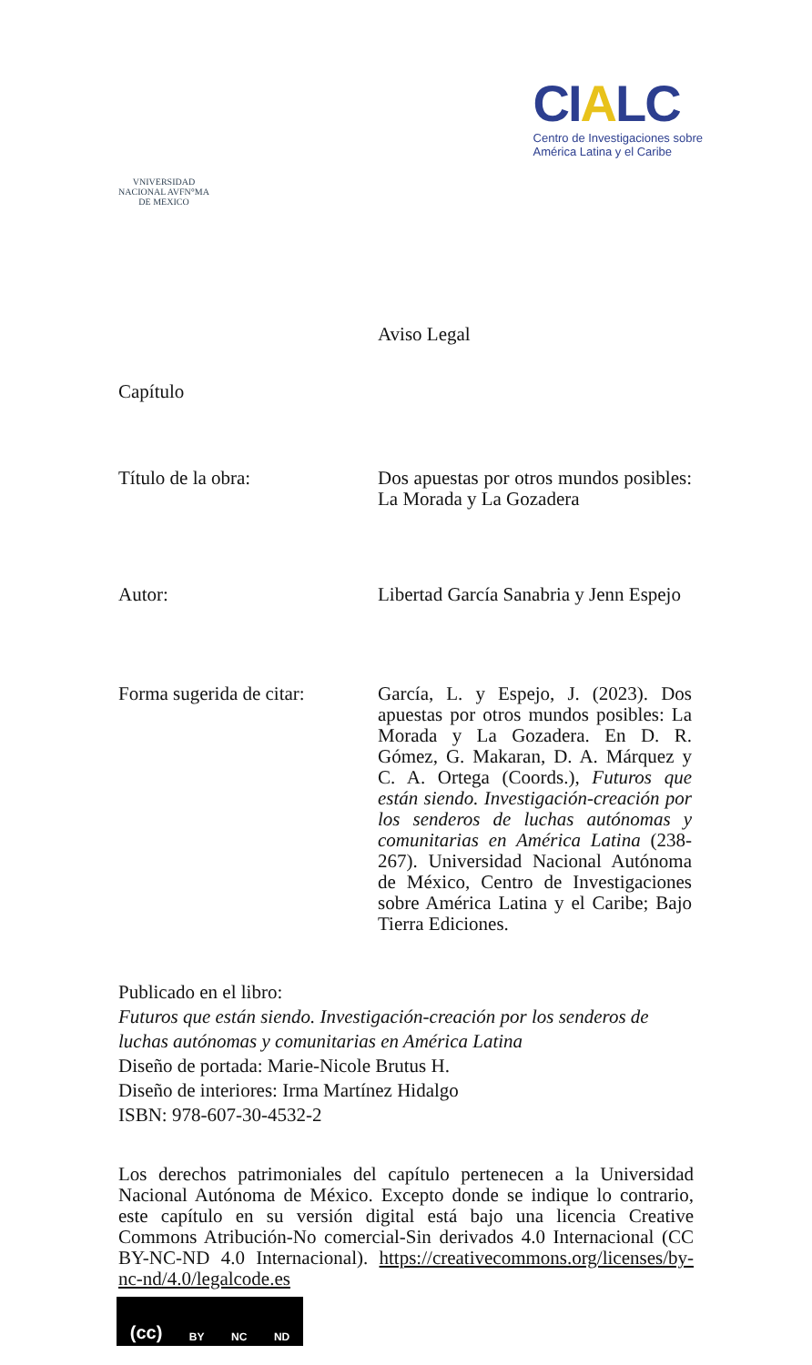VNIVERSIDAD NACIONAL AVFN°MA DE MEXICO
CIALC
Centro de Investigaciones sobre
América Latina y el Caribe
Aviso Legal
Capítulo
Título de la obra: Dos apuestas por otros mundos posibles: La Morada y La Gozadera
Autor: Libertad García Sanabria y Jenn Espejo
Forma sugerida de citar:
García, L. y Espejo, J. (2023). Dos apuestas por otros mundos posibles: La Morada y La Gozadera. En D. R. Gómez, G. Makaran, D. A. Márquez y C. A. Ortega (Coords.), Futuros que están siendo. Investigación-creación por los senderos de luchas autónomas y comunitarias en América Latina (238-267). Universidad Nacional Autónoma de México, Centro de Investigaciones sobre América Latina y el Caribe; Bajo Tierra Ediciones.
Publicado en el libro:
Futuros que están siendo. Investigación-creación por los senderos de luchas autónomas y comunitarias en América Latina
Diseño de portada: Marie-Nicole Brutus H.
Diseño de interiores: Irma Martínez Hidalgo
ISBN: 978-607-30-4532-2
Los derechos patrimoniales del capítulo pertenecen a la Universidad Nacional Autónoma de México. Excepto donde se indique lo contrario, este capítulo en su versión digital está bajo una licencia Creative Commons Atribución-No comercial-Sin derivados 4.0 Internacional (CC BY-NC-ND 4.0 Internacional). https://creativecommons.org/licenses/by-nc-nd/4.0/legalcode.es
(cc) BY NC ND